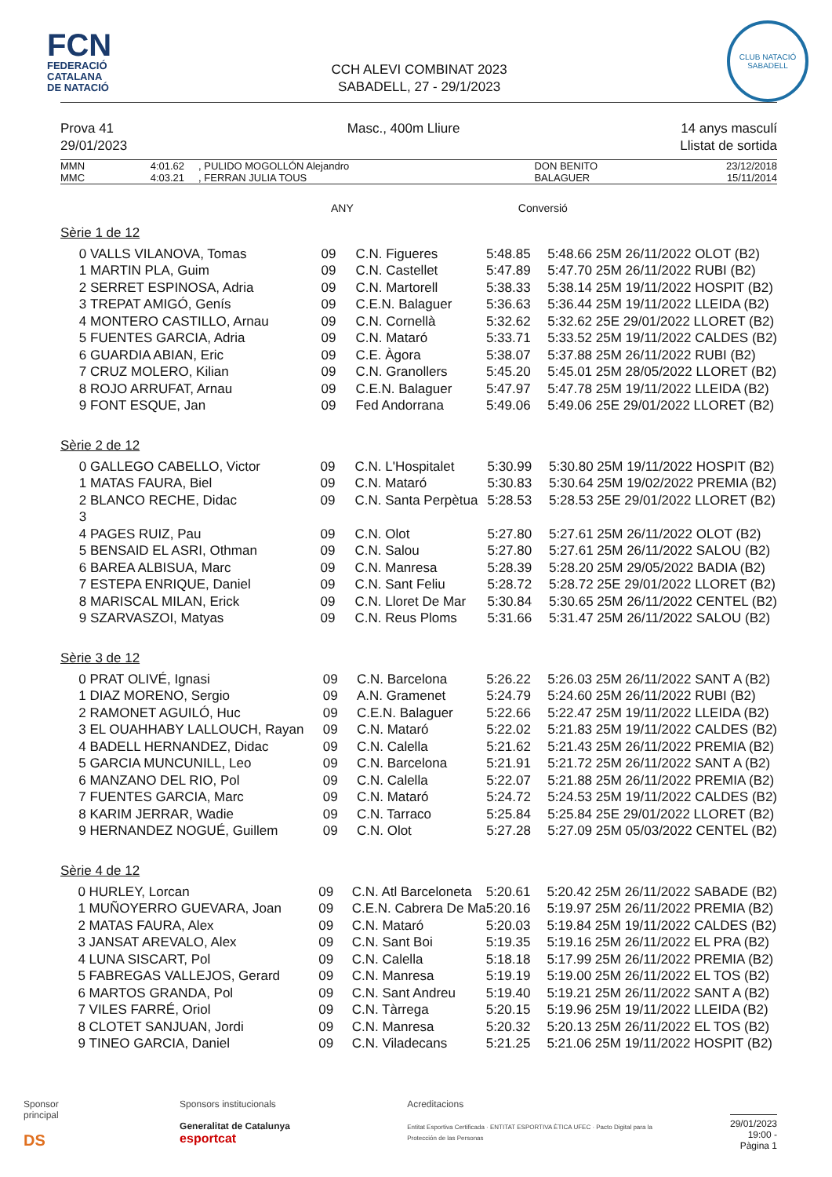FCN
FEDERACIÓ
CATALANA
DE NATACIÓ
CCH ALEVI COMBINAT 2023
SABADELL, 27 - 29/1/2023
CLUB NATACIÓ
SABADELL
Prova 41
29/01/2023
Masc., 400m Lliure 14 anys masculí
Llistat de sortida
| MMN | 4:01.62 | , PULIDO MOGOLLÓN Alejandro | DON BENITO | 23/12/2018 |
| MMC | 4:03.21 | , FERRAN JULIA TOUS | BALAGUER | 15/11/2014 |
ANY Conversió
Sèrie 1 de 12
| 0 | VALLS VILANOVA, Tomas | 09 | C.N. Figueres | 5:48.85 | 5:48.66 25M 26/11/2022 OLOT (B2) |
| 1 | MARTIN PLA, Guim | 09 | C.N. Castellet | 5:47.89 | 5:47.70 25M 26/11/2022 RUBI (B2) |
| 2 | SERRET ESPINOSA, Adria | 09 | C.N. Martorell | 5:38.33 | 5:38.14 25M 19/11/2022 HOSPIT (B2) |
| 3 | TREPAT AMIGÓ, Genís | 09 | C.E.N. Balaguer | 5:36.63 | 5:36.44 25M 19/11/2022 LLEIDA (B2) |
| 4 | MONTERO CASTILLO, Arnau | 09 | C.N. Cornellà | 5:32.62 | 5:32.62 25E 29/01/2022 LLORET (B2) |
| 5 | FUENTES GARCIA, Adria | 09 | C.N. Mataró | 5:33.71 | 5:33.52 25M 19/11/2022 CALDES (B2) |
| 6 | GUARDIA ABIAN, Eric | 09 | C.E. Àgora | 5:38.07 | 5:37.88 25M 26/11/2022 RUBI (B2) |
| 7 | CRUZ MOLERO, Kilian | 09 | C.N. Granollers | 5:45.20 | 5:45.01 25M 28/05/2022 LLORET (B2) |
| 8 | ROJO ARRUFAT, Arnau | 09 | C.E.N. Balaguer | 5:47.97 | 5:47.78 25M 19/11/2022 LLEIDA (B2) |
| 9 | FONT ESQUE, Jan | 09 | Fed Andorrana | 5:49.06 | 5:49.06 25E 29/01/2022 LLORET (B2) |
Sèrie 2 de 12
| 0 | GALLEGO CABELLO, Victor | 09 | C.N. L'Hospitalet | 5:30.99 | 5:30.80 25M 19/11/2022 HOSPIT (B2) |
| 1 | MATAS FAURA, Biel | 09 | C.N. Mataró | 5:30.83 | 5:30.64 25M 19/02/2022 PREMIA (B2) |
| 2 | BLANCO RECHE, Didac | 09 | C.N. Santa Perpètua | 5:28.53 | 5:28.53 25E 29/01/2022 LLORET (B2) |
| 3 | | | | | |
| 4 | PAGES RUIZ, Pau | 09 | C.N. Olot | 5:27.80 | 5:27.61 25M 26/11/2022 OLOT (B2) |
| 5 | BENSAID EL ASRI, Othman | 09 | C.N. Salou | 5:27.80 | 5:27.61 25M 26/11/2022 SALOU (B2) |
| 6 | BAREA ALBISUA, Marc | 09 | C.N. Manresa | 5:28.39 | 5:28.20 25M 29/05/2022 BADIA (B2) |
| 7 | ESTEPA ENRIQUE, Daniel | 09 | C.N. Sant Feliu | 5:28.72 | 5:28.72 25E 29/01/2022 LLORET (B2) |
| 8 | MARISCAL MILAN, Erick | 09 | C.N. Lloret De Mar | 5:30.84 | 5:30.65 25M 26/11/2022 CENTEL (B2) |
| 9 | SZARVASZOI, Matyas | 09 | C.N. Reus Ploms | 5:31.66 | 5:31.47 25M 26/11/2022 SALOU (B2) |
Sèrie 3 de 12
| 0 | PRAT OLIVÉ, Ignasi | 09 | C.N. Barcelona | 5:26.22 | 5:26.03 25M 26/11/2022 SANT A (B2) |
| 1 | DIAZ MORENO, Sergio | 09 | A.N. Gramenet | 5:24.79 | 5:24.60 25M 26/11/2022 RUBI (B2) |
| 2 | RAMONET AGUILÓ, Huc | 09 | C.E.N. Balaguer | 5:22.66 | 5:22.47 25M 19/11/2022 LLEIDA (B2) |
| 3 | EL OUAHHABY LALLOUCH, Rayan | 09 | C.N. Mataró | 5:22.02 | 5:21.83 25M 19/11/2022 CALDES (B2) |
| 4 | BADELL HERNANDEZ, Didac | 09 | C.N. Calella | 5:21.62 | 5:21.43 25M 26/11/2022 PREMIA (B2) |
| 5 | GARCIA MUNCUNILL, Leo | 09 | C.N. Barcelona | 5:21.91 | 5:21.72 25M 26/11/2022 SANT A (B2) |
| 6 | MANZANO DEL RIO, Pol | 09 | C.N. Calella | 5:22.07 | 5:21.88 25M 26/11/2022 PREMIA (B2) |
| 7 | FUENTES GARCIA, Marc | 09 | C.N. Mataró | 5:24.72 | 5:24.53 25M 19/11/2022 CALDES (B2) |
| 8 | KARIM JERRAR, Wadie | 09 | C.N. Tarraco | 5:25.84 | 5:25.84 25E 29/01/2022 LLORET (B2) |
| 9 | HERNANDEZ NOGUÉ, Guillem | 09 | C.N. Olot | 5:27.28 | 5:27.09 25M 05/03/2022 CENTEL (B2) |
Sèrie 4 de 12
| 0 | HURLEY, Lorcan | 09 | C.N. Atl Barceloneta | 5:20.61 | 5:20.42 25M 26/11/2022 SABADE (B2) |
| 1 | MUÑOYERRO GUEVARA, Joan | 09 | C.E.N. Cabrera De Ma | 5:20.16 | 5:19.97 25M 26/11/2022 PREMIA (B2) |
| 2 | MATAS FAURA, Alex | 09 | C.N. Mataró | 5:20.03 | 5:19.84 25M 19/11/2022 CALDES (B2) |
| 3 | JANSAT AREVALO, Alex | 09 | C.N. Sant Boi | 5:19.35 | 5:19.16 25M 26/11/2022 EL PRA (B2) |
| 4 | LUNA SISCART, Pol | 09 | C.N. Calella | 5:18.18 | 5:17.99 25M 26/11/2022 PREMIA (B2) |
| 5 | FABREGAS VALLEJOS, Gerard | 09 | C.N. Manresa | 5:19.19 | 5:19.00 25M 26/11/2022 EL TOS (B2) |
| 6 | MARTOS GRANDA, Pol | 09 | C.N. Sant Andreu | 5:19.40 | 5:19.21 25M 26/11/2022 SANT A (B2) |
| 7 | VILES FARRÉ, Oriol | 09 | C.N. Tàrrega | 5:20.15 | 5:19.96 25M 19/11/2022 LLEIDA (B2) |
| 8 | CLOTET SANJUAN, Jordi | 09 | C.N. Manresa | 5:20.32 | 5:20.13 25M 26/11/2022 EL TOS (B2) |
| 9 | TINEO GARCIA, Daniel | 09 | C.N. Viladecans | 5:21.25 | 5:21.06 25M 19/11/2022 HOSPIT (B2) |
Sponsor principal
DS
Sponsors institucionals
Generalitat de Catalunya esportcat
Acreditacions
Entitat Esportiva Certificada · ENTITAT ESPORTIVA ÈTICA UFEC · Pacto Digital para la Protección de las Personas
29/01/2023 19:00 - Pàgina 1